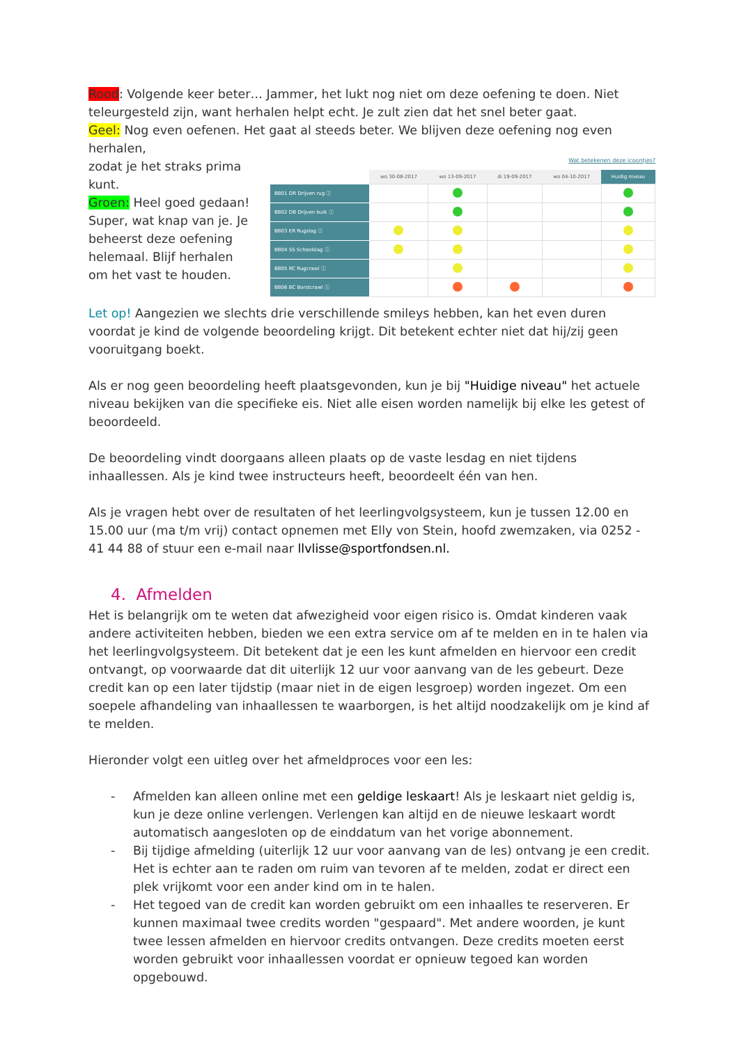Rood: Volgende keer beter… Jammer, het lukt nog niet om deze oefening te doen. Niet teleurgesteld zijn, want herhalen helpt echt. Je zult zien dat het snel beter gaat.
Geel: Nog even oefenen. Het gaat al steeds beter. We blijven deze oefening nog even herhalen,
zodat je het straks prima kunt.
Groen: Heel goed gedaan! Super, wat knap van je. Je beheerst deze oefening helemaal. Blijf herhalen om het vast te houden.
Wat betekenen deze icoontjes?
| | wo 30-08-2017 | wo 13-09-2017 | di 19-09-2017 | wo 04-10-2017 | Huidig niveau |
| --- | --- | --- | --- | --- | --- |
| BB01 DR Drijven rug ⓘ | | | | | |
| BB02 DB Drijven buik ⓘ | | | | | |
| BB03 ER Rugslag ⓘ | | | | | |
| BB04 SS Schoolslag ⓘ | | | | | |
| BB05 RC Rugcrawl ⓘ | | | | | |
| BB06 BC Borstcrawl ⓘ | | | | | |
Let op! Aangezien we slechts drie verschillende smileys hebben, kan het even duren voordat je kind de volgende beoordeling krijgt. Dit betekent echter niet dat hij/zij geen vooruitgang boekt.
Als er nog geen beoordeling heeft plaatsgevonden, kun je bij "Huidige niveau" het actuele niveau bekijken van die specifieke eis. Niet alle eisen worden namelijk bij elke les getest of beoordeeld.
De beoordeling vindt doorgaans alleen plaats op de vaste lesdag en niet tijdens inhaallessen. Als je kind twee instructeurs heeft, beoordeelt één van hen.
Als je vragen hebt over de resultaten of het leerlingvolgsysteem, kun je tussen 12.00 en 15.00 uur (ma t/m vrij) contact opnemen met Elly von Stein, hoofd zwemzaken, via 0252 - 41 44 88 of stuur een e-mail naar llvlisse@sportfondsen.nl.
4. Afmelden
Het is belangrijk om te weten dat afwezigheid voor eigen risico is. Omdat kinderen vaak andere activiteiten hebben, bieden we een extra service om af te melden en in te halen via het leerlingvolgsysteem. Dit betekent dat je een les kunt afmelden en hiervoor een credit ontvangt, op voorwaarde dat dit uiterlijk 12 uur voor aanvang van de les gebeurt. Deze credit kan op een later tijdstip (maar niet in de eigen lesgroep) worden ingezet. Om een soepele afhandeling van inhaallessen te waarborgen, is het altijd noodzakelijk om je kind af te melden.
Hieronder volgt een uitleg over het afmeldproces voor een les:
- Afmelden kan alleen online met een geldige leskaart! Als je leskaart niet geldig is, kun je deze online verlengen. Verlengen kan altijd en de nieuwe leskaart wordt automatisch aangesloten op de einddatum van het vorige abonnement.
- Bij tijdige afmelding (uiterlijk 12 uur voor aanvang van de les) ontvang je een credit. Het is echter aan te raden om ruim van tevoren af te melden, zodat er direct een plek vrijkomt voor een ander kind om in te halen.
- Het tegoed van de credit kan worden gebruikt om een inhaalles te reserveren. Er kunnen maximaal twee credits worden "gespaard". Met andere woorden, je kunt twee lessen afmelden en hiervoor credits ontvangen. Deze credits moeten eerst worden gebruikt voor inhaallessen voordat er opnieuw tegoed kan worden opgebouwd.